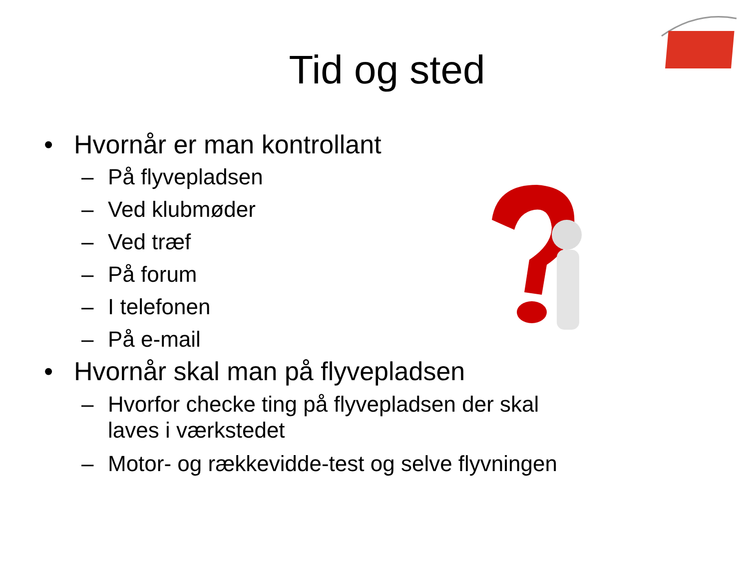Tid og sted
• Hvornår er man kontrollant
– På flyvepladsen
– Ved klubmøder
– Ved træf
– På forum
– I telefonen
– På e-mail
• Hvornår skal man på flyvepladsen
– Hvorfor checke ting på flyvepladsen der skal
laves i værkstedet
– Motor- og rækkevidde-test og selve flyvningen